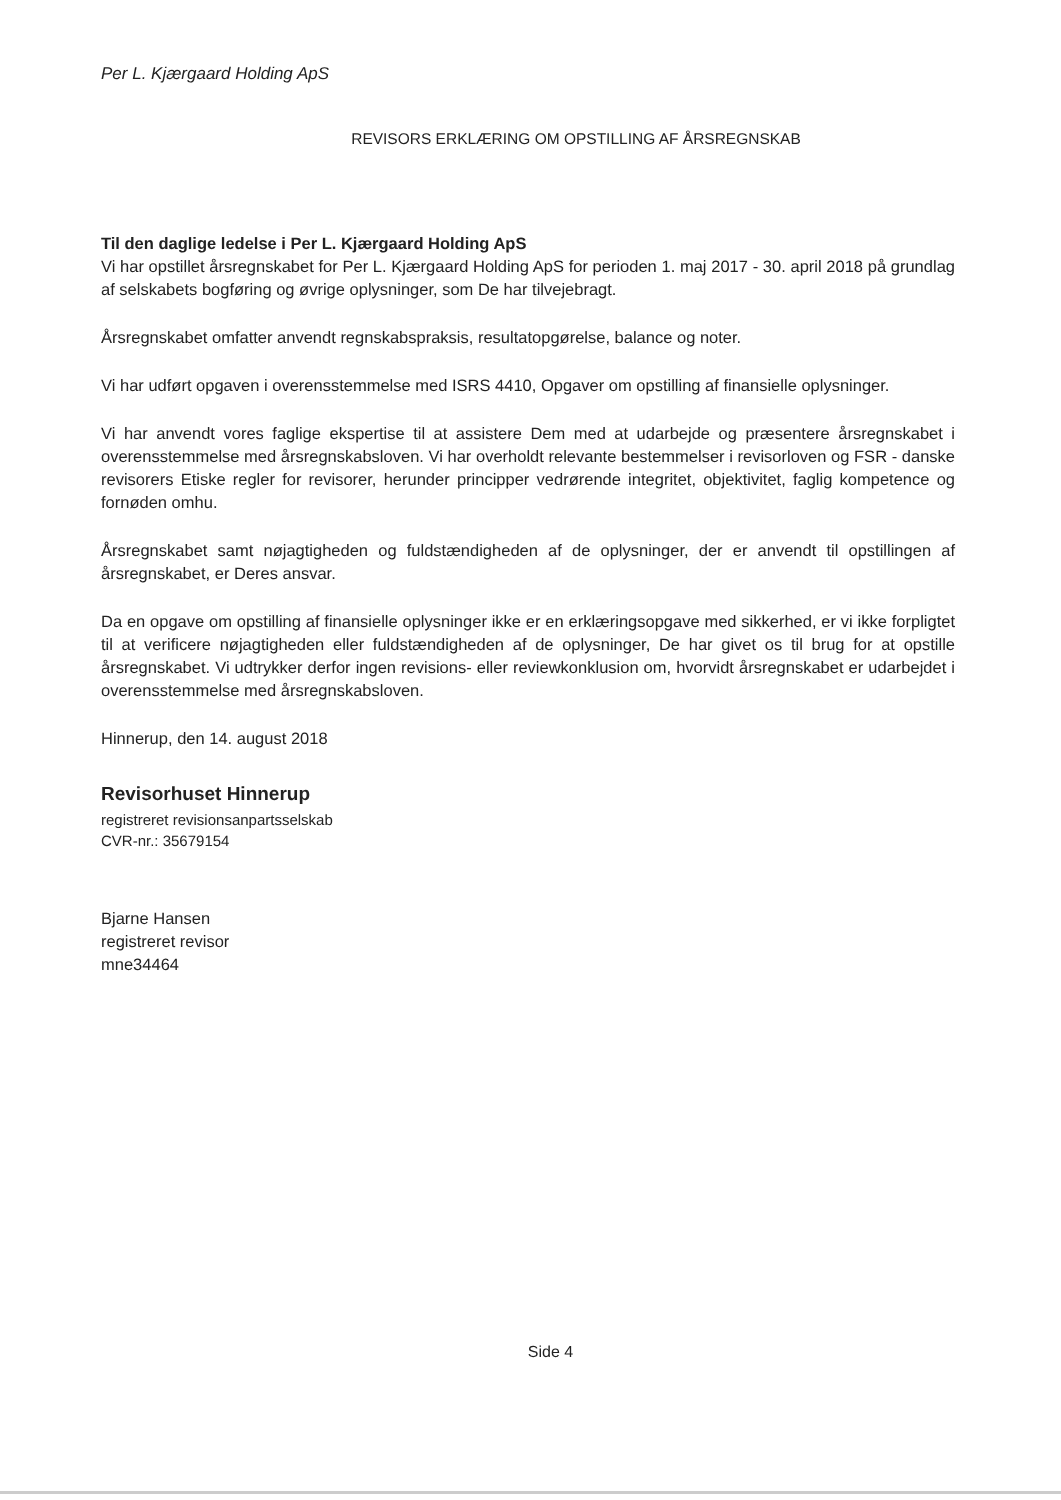Per L. Kjærgaard Holding ApS
REVISORS ERKLÆRING OM OPSTILLING AF ÅRSREGNSKAB
Til den daglige ledelse i Per L. Kjærgaard Holding ApS
Vi har opstillet årsregnskabet for Per L. Kjærgaard Holding ApS for perioden 1. maj 2017 - 30. april 2018 på grundlag af selskabets bogføring og øvrige oplysninger, som De har tilvejebragt.
Årsregnskabet omfatter anvendt regnskabspraksis, resultatopgørelse, balance og noter.
Vi har udført opgaven i overensstemmelse med ISRS 4410, Opgaver om opstilling af finansielle oplysninger.
Vi har anvendt vores faglige ekspertise til at assistere Dem med at udarbejde og præsentere årsregnskabet i overensstemmelse med årsregnskabsloven. Vi har overholdt relevante bestemmelser i revisorloven og FSR - danske revisorers Etiske regler for revisorer, herunder principper vedrørende integritet, objektivitet, faglig kompetence og fornøden omhu.
Årsregnskabet samt nøjagtigheden og fuldstændigheden af de oplysninger, der er anvendt til opstillingen af årsregnskabet, er Deres ansvar.
Da en opgave om opstilling af finansielle oplysninger ikke er en erklæringsopgave med sikkerhed, er vi ikke forpligtet til at verificere nøjagtigheden eller fuldstændigheden af de oplysninger, De har givet os til brug for at opstille årsregnskabet. Vi udtrykker derfor ingen revisions- eller reviewkonklusion om, hvorvidt årsregnskabet er udarbejdet i overensstemmelse med årsregnskabsloven.
Hinnerup, den 14. august 2018
Revisorhuset Hinnerup
registreret revisionsanpartsselskab
CVR-nr.: 35679154
Bjarne Hansen
registreret revisor
mne34464
Side 4